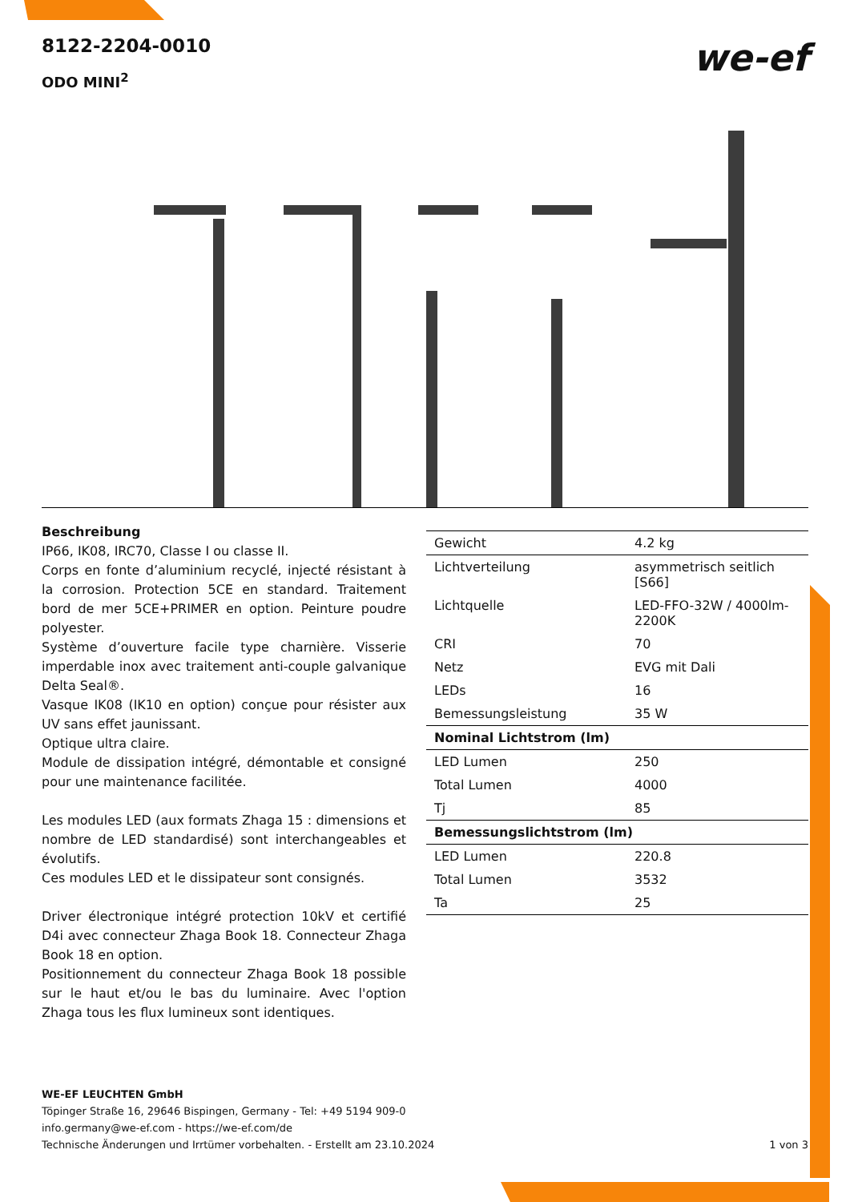we-ef
8122-2204-0010
ODO MINI<sup>2</sup>
Beschreibung
IP66, IK08, IRC70, Classe I ou classe II.
Corps en fonte d’aluminium recyclé, injecté résistant à la corrosion. Protection 5CE en standard. Traitement bord de mer 5CE+PRIMER en option. Peinture poudre polyester.
Système d’ouverture facile type charnière. Visserie imperdable inox avec traitement anti-couple galvanique Delta Seal®.
Vasque IK08 (IK10 en option) conçue pour résister aux UV sans effet jaunissant.
Optique ultra claire.
Module de dissipation intégré, démontable et consigné pour une maintenance facilitée.
Les modules LED (aux formats Zhaga 15 : dimensions et nombre de LED standardisé) sont interchangeables et évolutifs.
Ces modules LED et le dissipateur sont consignés.
Driver électronique intégré protection 10kV et certifié D4i avec connecteur Zhaga Book 18. Connecteur Zhaga Book 18 en option.
Positionnement du connecteur Zhaga Book 18 possible sur le haut et/ou le bas du luminaire. Avec l'option Zhaga tous les flux lumineux sont identiques.
| Gewicht | 4.2 kg |
| Lichtverteilung | asymmetrisch seitlich [S66] |
| Lichtquelle | LED-FFO-32W / 4000lm-2200K |
| CRI | 70 |
| Netz | EVG mit Dali |
| LEDs | 16 |
| Bemessungsleistung | 35 W |
| Nominal Lichtstrom (lm) | |
| LED Lumen | 250 |
| Total Lumen | 4000 |
| Tj | 85 |
| Bemessungslichtstrom (lm) | |
| LED Lumen | 220.8 |
| Total Lumen | 3532 |
| Ta | 25 |
WE-EF LEUCHTEN GmbH
Töpinger Straße 16, 29646 Bispingen, Germany - Tel: +49 5194 909-0
info.germany@we-ef.com - https://we-ef.com/de
Technische Änderungen und Irrtümer vorbehalten. - Erstellt am 23.10.2024 1 von 3